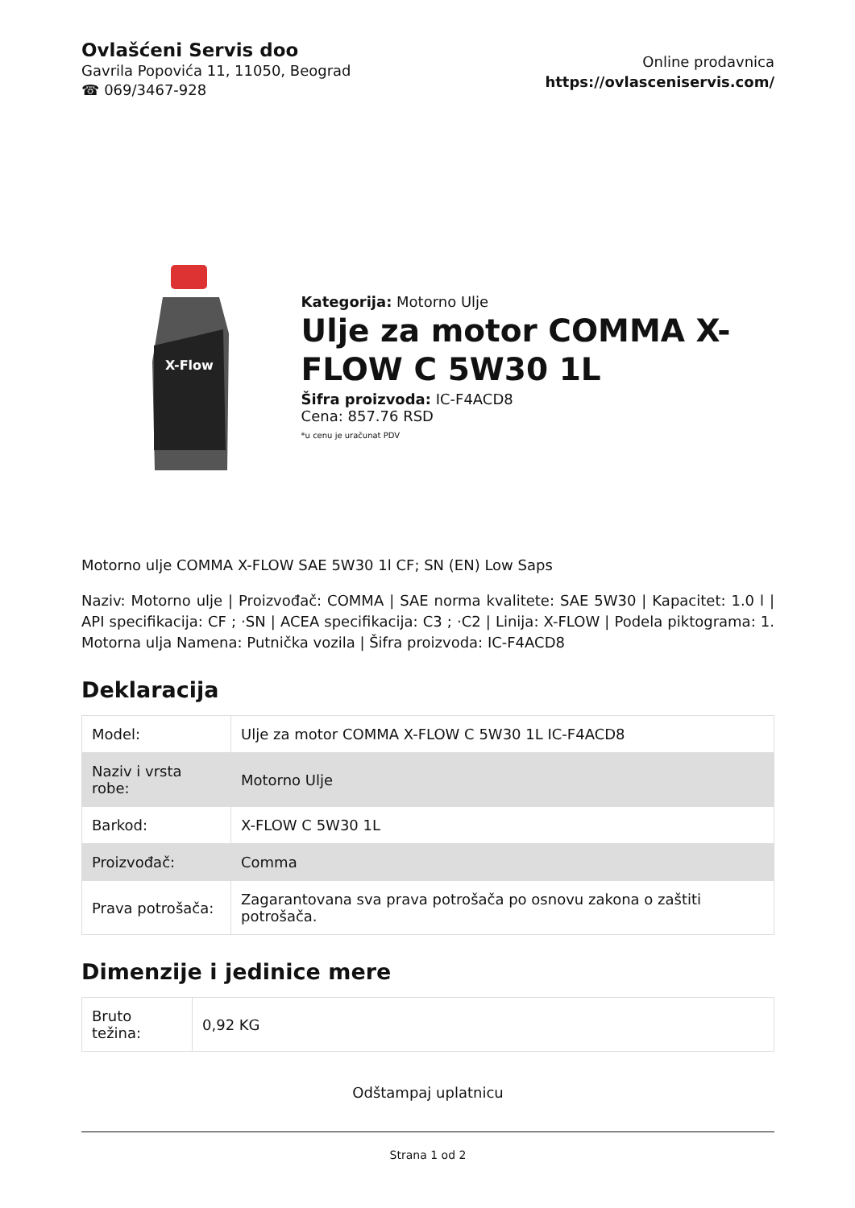Ovlašćeni Servis doo
Gavrila Popovića 11, 11050, Beograd
☎ 069/3467-928
Online prodavnica
https://ovlasceniservis.com/
X-Flow
Kategorija: Motorno Ulje
Ulje za motor COMMA X-FLOW C 5W30 1L
Šifra proizvoda: IC-F4ACD8
Cena: 857.76 RSD
*u cenu je uračunat PDV
Motorno ulje COMMA X-FLOW SAE 5W30 1l CF; SN (EN) Low Saps
Naziv: Motorno ulje | Proizvođač: COMMA | SAE norma kvalitete: SAE 5W30 | Kapacitet: 1.0 l | API specifikacija: CF ; ·SN | ACEA specifikacija: C3 ; ·C2 | Linija: X-FLOW | Podela piktograma: 1. Motorna ulja Namena: Putnička vozila | Šifra proizvoda: IC-F4ACD8
Deklaracija
| Model: | Ulje za motor COMMA X-FLOW C 5W30 1L IC-F4ACD8 |
| Naziv i vrsta robe: | Motorno Ulje |
| Barkod: | X-FLOW C 5W30 1L |
| Proizvođač: | Comma |
| Prava potrošača: | Zagarantovana sva prava potrošača po osnovu zakona o zaštiti potrošača. |
Dimenzije i jedinice mere
| Bruto težina: | 0,92 KG |
Odštampaj uplatnicu
Strana 1 od 2